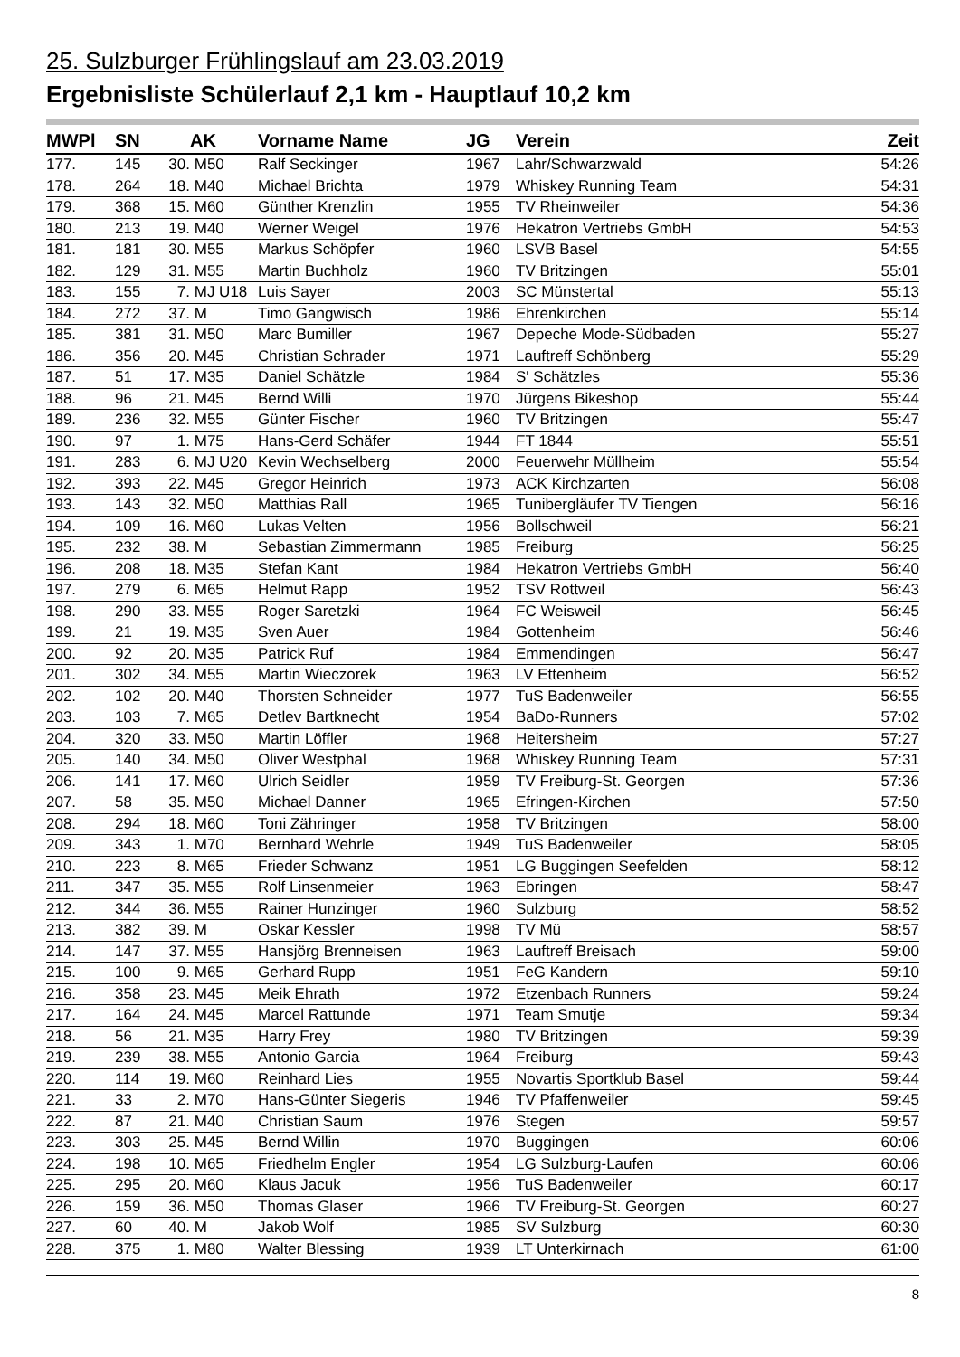25. Sulzburger Frühlingslauf am 23.03.2019
Ergebnisliste Schülerlauf 2,1 km - Hauptlauf 10,2 km
| MWPl | SN | | AK | Vorname Name | JG | Verein | Zeit |
| --- | --- | --- | --- | --- | --- | --- | --- |
| 177. | 145 | 30. | M50 | Ralf Seckinger | 1967 | Lahr/Schwarzwald | 54:26 |
| 178. | 264 | 18. | M40 | Michael Brichta | 1979 | Whiskey Running Team | 54:31 |
| 179. | 368 | 15. | M60 | Günther Krenzlin | 1955 | TV Rheinweiler | 54:36 |
| 180. | 213 | 19. | M40 | Werner Weigel | 1976 | Hekatron Vertriebs GmbH | 54:53 |
| 181. | 181 | 30. | M55 | Markus Schöpfer | 1960 | LSVB Basel | 54:55 |
| 182. | 129 | 31. | M55 | Martin Buchholz | 1960 | TV Britzingen | 55:01 |
| 183. | 155 | 7. | MJ U18 | Luis Sayer | 2003 | SC Münstertal | 55:13 |
| 184. | 272 | 37. | M | Timo Gangwisch | 1986 | Ehrenkirchen | 55:14 |
| 185. | 381 | 31. | M50 | Marc Bumiller | 1967 | Depeche Mode-Südbaden | 55:27 |
| 186. | 356 | 20. | M45 | Christian Schrader | 1971 | Lauftreff Schönberg | 55:29 |
| 187. | 51 | 17. | M35 | Daniel Schätzle | 1984 | S' Schätzles | 55:36 |
| 188. | 96 | 21. | M45 | Bernd Willi | 1970 | Jürgens Bikeshop | 55:44 |
| 189. | 236 | 32. | M55 | Günter Fischer | 1960 | TV Britzingen | 55:47 |
| 190. | 97 | 1. | M75 | Hans-Gerd Schäfer | 1944 | FT 1844 | 55:51 |
| 191. | 283 | 6. | MJ U20 | Kevin Wechselberg | 2000 | Feuerwehr Müllheim | 55:54 |
| 192. | 393 | 22. | M45 | Gregor Heinrich | 1973 | ACK Kirchzarten | 56:08 |
| 193. | 143 | 32. | M50 | Matthias Rall | 1965 | Tunibergläufer TV Tiengen | 56:16 |
| 194. | 109 | 16. | M60 | Lukas Velten | 1956 | Bollschweil | 56:21 |
| 195. | 232 | 38. | M | Sebastian Zimmermann | 1985 | Freiburg | 56:25 |
| 196. | 208 | 18. | M35 | Stefan Kant | 1984 | Hekatron Vertriebs GmbH | 56:40 |
| 197. | 279 | 6. | M65 | Helmut Rapp | 1952 | TSV Rottweil | 56:43 |
| 198. | 290 | 33. | M55 | Roger Saretzki | 1964 | FC Weisweil | 56:45 |
| 199. | 21 | 19. | M35 | Sven Auer | 1984 | Gottenheim | 56:46 |
| 200. | 92 | 20. | M35 | Patrick Ruf | 1984 | Emmendingen | 56:47 |
| 201. | 302 | 34. | M55 | Martin Wieczorek | 1963 | LV Ettenheim | 56:52 |
| 202. | 102 | 20. | M40 | Thorsten Schneider | 1977 | TuS Badenweiler | 56:55 |
| 203. | 103 | 7. | M65 | Detlev Bartknecht | 1954 | BaDo-Runners | 57:02 |
| 204. | 320 | 33. | M50 | Martin Löffler | 1968 | Heitersheim | 57:27 |
| 205. | 140 | 34. | M50 | Oliver Westphal | 1968 | Whiskey Running Team | 57:31 |
| 206. | 141 | 17. | M60 | Ulrich Seidler | 1959 | TV Freiburg-St. Georgen | 57:36 |
| 207. | 58 | 35. | M50 | Michael Danner | 1965 | Efringen-Kirchen | 57:50 |
| 208. | 294 | 18. | M60 | Toni Zähringer | 1958 | TV Britzingen | 58:00 |
| 209. | 343 | 1. | M70 | Bernhard Wehrle | 1949 | TuS Badenweiler | 58:05 |
| 210. | 223 | 8. | M65 | Frieder Schwanz | 1951 | LG Buggingen Seefelden | 58:12 |
| 211. | 347 | 35. | M55 | Rolf Linsenmeier | 1963 | Ebringen | 58:47 |
| 212. | 344 | 36. | M55 | Rainer Hunzinger | 1960 | Sulzburg | 58:52 |
| 213. | 382 | 39. | M | Oskar Kessler | 1998 | TV Mü | 58:57 |
| 214. | 147 | 37. | M55 | Hansjörg Brenneisen | 1963 | Lauftreff Breisach | 59:00 |
| 215. | 100 | 9. | M65 | Gerhard Rupp | 1951 | FeG Kandern | 59:10 |
| 216. | 358 | 23. | M45 | Meik Ehrath | 1972 | Etzenbach Runners | 59:24 |
| 217. | 164 | 24. | M45 | Marcel Rattunde | 1971 | Team Smutje | 59:34 |
| 218. | 56 | 21. | M35 | Harry Frey | 1980 | TV Britzingen | 59:39 |
| 219. | 239 | 38. | M55 | Antonio Garcia | 1964 | Freiburg | 59:43 |
| 220. | 114 | 19. | M60 | Reinhard Lies | 1955 | Novartis Sportklub Basel | 59:44 |
| 221. | 33 | 2. | M70 | Hans-Günter Siegeris | 1946 | TV Pfaffenweiler | 59:45 |
| 222. | 87 | 21. | M40 | Christian Saum | 1976 | Stegen | 59:57 |
| 223. | 303 | 25. | M45 | Bernd Willin | 1970 | Buggingen | 60:06 |
| 224. | 198 | 10. | M65 | Friedhelm Engler | 1954 | LG Sulzburg-Laufen | 60:06 |
| 225. | 295 | 20. | M60 | Klaus Jacuk | 1956 | TuS Badenweiler | 60:17 |
| 226. | 159 | 36. | M50 | Thomas Glaser | 1966 | TV Freiburg-St. Georgen | 60:27 |
| 227. | 60 | 40. | M | Jakob Wolf | 1985 | SV Sulzburg | 60:30 |
| 228. | 375 | 1. | M80 | Walter Blessing | 1939 | LT Unterkirnach | 61:00 |
8